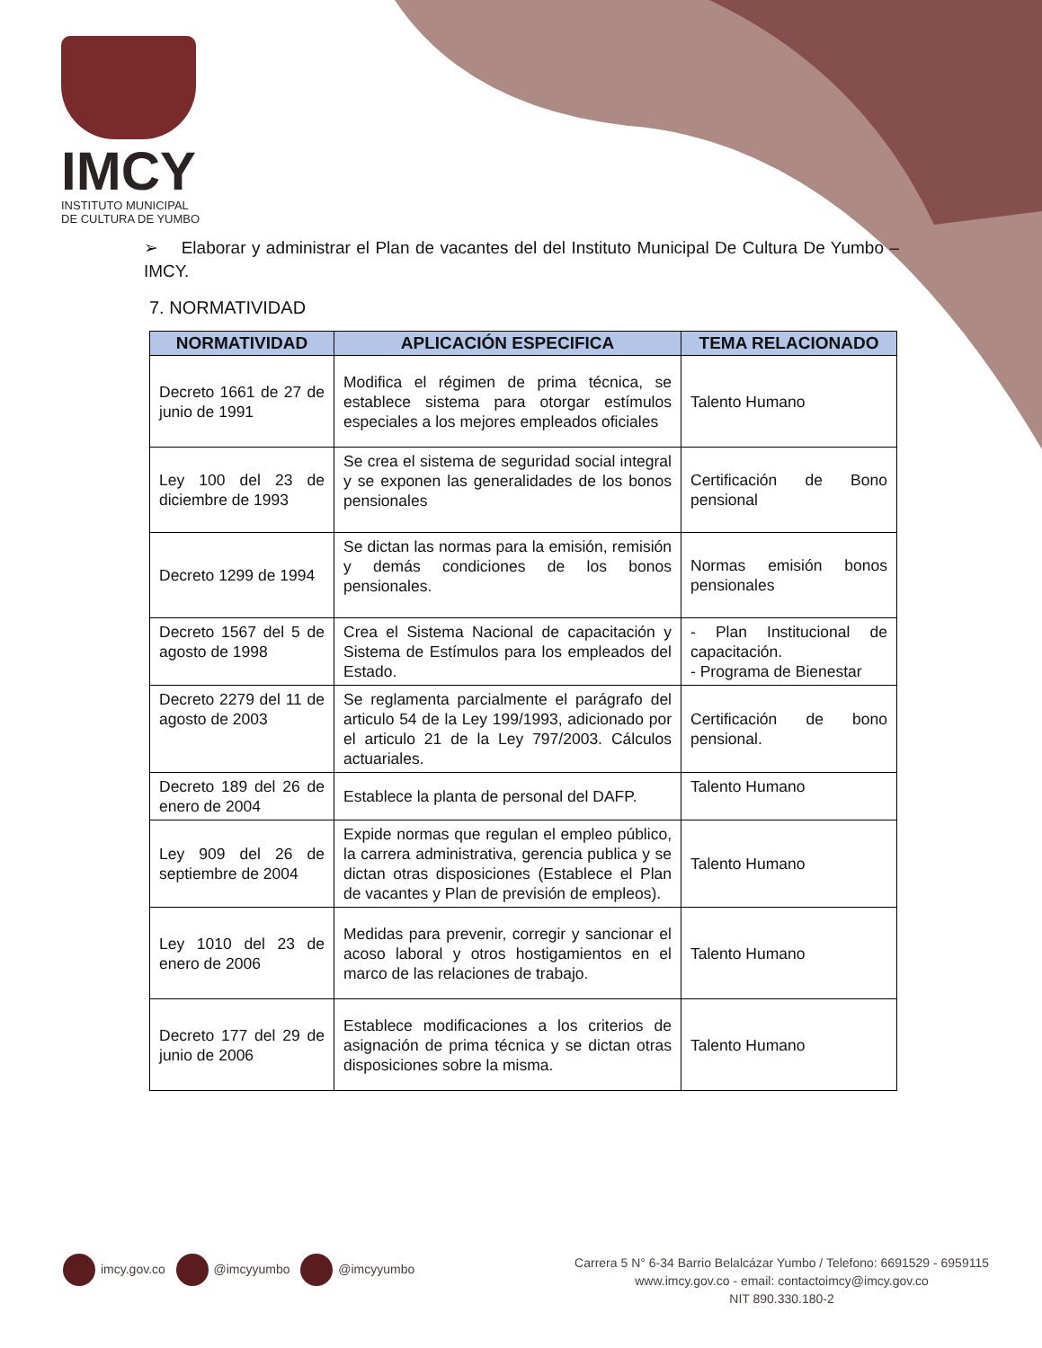IMCY
INSTITUTO MUNICIPAL
DE CULTURA DE YUMBO
➢ Elaborar y administrar el Plan de vacantes del del Instituto Municipal De Cultura De Yumbo – IMCY.
7. NORMATIVIDAD
| NORMATIVIDAD | APLICACIÓN ESPECIFICA | TEMA RELACIONADO |
| --- | --- | --- |
| Decreto 1661 de 27 de junio de 1991 | Modifica el régimen de prima técnica, se establece sistema para otorgar estímulos especiales a los mejores empleados oficiales | Talento Humano |
| Ley 100 del 23 de diciembre de 1993 | Se crea el sistema de seguridad social integral y se exponen las generalidades de los bonos pensionales | Certificación de Bono pensional |
| Decreto 1299 de 1994 | Se dictan las normas para la emisión, remisión y demás condiciones de los bonos pensionales. | Normas emisión bonos pensionales |
| Decreto 1567 del 5 de agosto de 1998 | Crea el Sistema Nacional de capacitación y Sistema de Estímulos para los empleados del Estado. | - Plan Institucional de capacitación. - Programa de Bienestar |
| Decreto 2279 del 11 de agosto de 2003 | Se reglamenta parcialmente el parágrafo del articulo 54 de la Ley 199/1993, adicionado por el articulo 21 de la Ley 797/2003. Cálculos actuariales. | Certificación de bono pensional. |
| Decreto 189 del 26 de enero de 2004 | Establece la planta de personal del DAFP. | Talento Humano |
| Ley 909 del 26 de septiembre de 2004 | Expide normas que regulan el empleo público, la carrera administrativa, gerencia publica y se dictan otras disposiciones (Establece el Plan de vacantes y Plan de previsión de empleos). | Talento Humano |
| Ley 1010 del 23 de enero de 2006 | Medidas para prevenir, corregir y sancionar el acoso laboral y otros hostigamientos en el marco de las relaciones de trabajo. | Talento Humano |
| Decreto 177 del 29 de junio de 2006 | Establece modificaciones a los criterios de asignación de prima técnica y se dictan otras disposiciones sobre la misma. | Talento Humano |
imcy.gov.co @imcyyumbo @imcyyumbo
Carrera 5 N° 6-34 Barrio Belalcázar Yumbo / Telefono: 6691529 - 6959115
www.imcy.gov.co - email: contactoimcy@imcy.gov.co
NIT 890.330.180-2